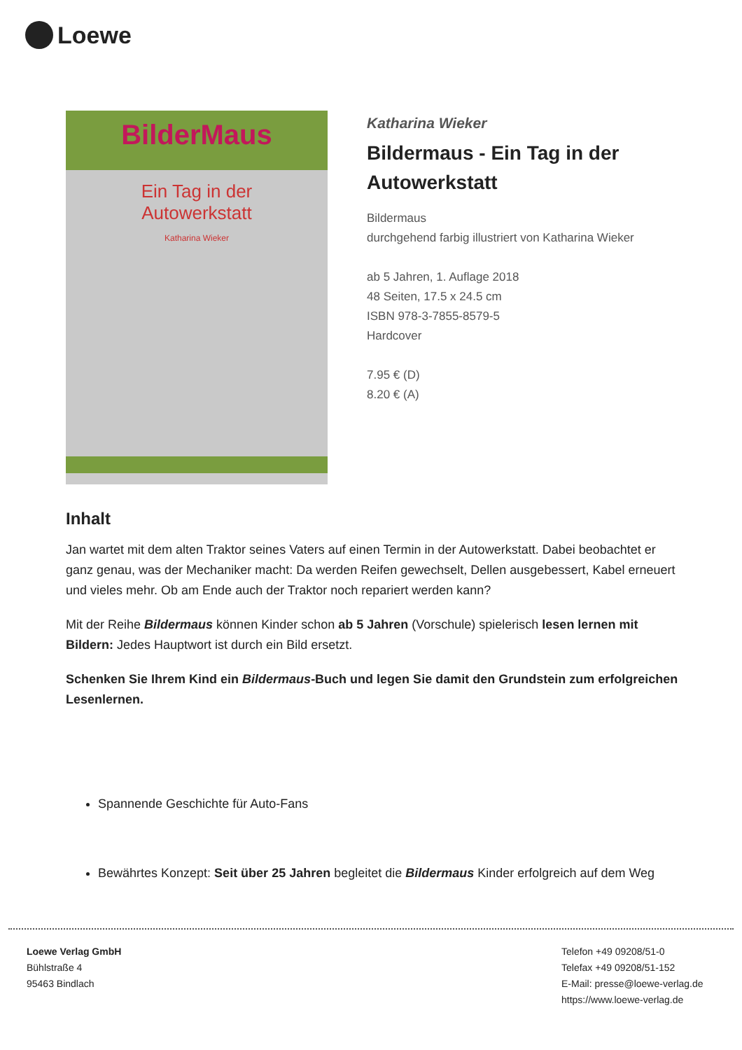Loewe
BilderMaus
Ein Tag in der
Autowerkstatt
Katharina Wieker
Katharina Wieker
Bildermaus - Ein Tag in der Autowerkstatt
Bildermaus
durchgehend farbig illustriert von Katharina Wieker
ab 5 Jahren, 1. Auflage 2018
48 Seiten, 17.5 x 24.5 cm
ISBN 978-3-7855-8579-5
Hardcover
7.95 € (D)
8.20 € (A)
Inhalt
Jan wartet mit dem alten Traktor seines Vaters auf einen Termin in der Autowerkstatt. Dabei beobachtet er ganz genau, was der Mechaniker macht: Da werden Reifen gewechselt, Dellen ausgebessert, Kabel erneuert und vieles mehr. Ob am Ende auch der Traktor noch repariert werden kann?
Mit der Reihe Bildermaus können Kinder schon ab 5 Jahren (Vorschule) spielerisch lesen lernen mit Bildern: Jedes Hauptwort ist durch ein Bild ersetzt.
Schenken Sie Ihrem Kind ein Bildermaus-Buch und legen Sie damit den Grundstein zum erfolgreichen Lesenlernen.
Spannende Geschichte für Auto-Fans
Bewährtes Konzept: Seit über 25 Jahren begleitet die Bildermaus Kinder erfolgreich auf dem Weg
Loewe Verlag GmbH
Bühlstraße 4
95463 Bindlach
Telefon +49 09208/51-0
Telefax +49 09208/51-152
E-Mail: presse@loewe-verlag.de
https://www.loewe-verlag.de